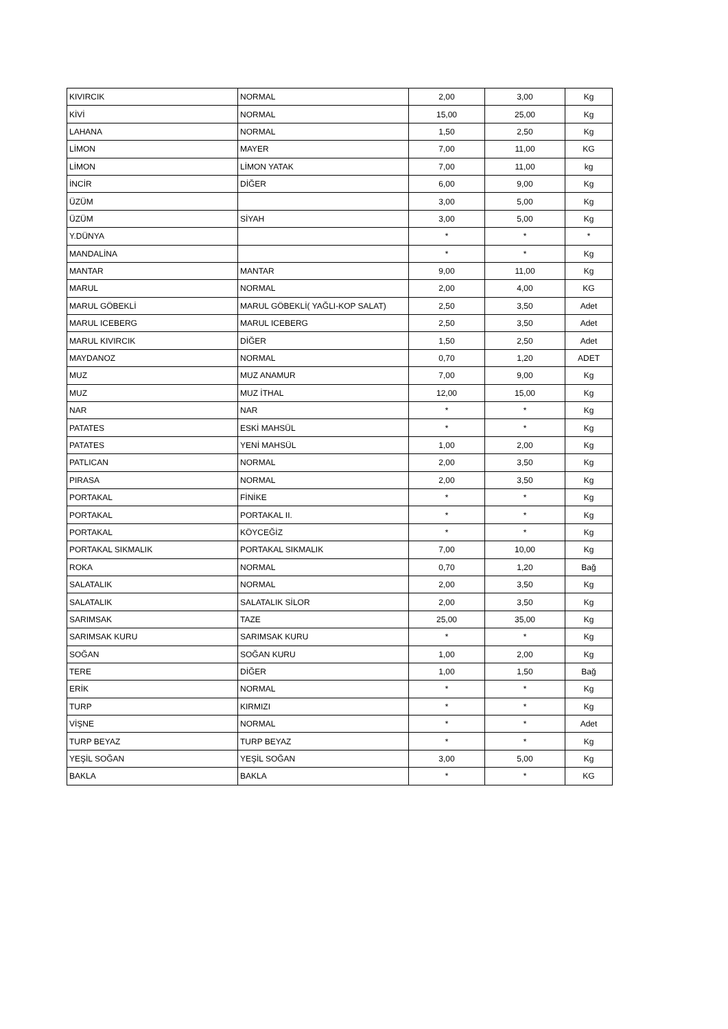| KIVIRCIK | NORMAL | 2,00 | 3,00 | Kg |
| KİVİ | NORMAL | 15,00 | 25,00 | Kg |
| LAHANA | NORMAL | 1,50 | 2,50 | Kg |
| LİMON | MAYER | 7,00 | 11,00 | KG |
| LİMON | LİMON YATAK | 7,00 | 11,00 | kg |
| İNCİR | DİĞER | 6,00 | 9,00 | Kg |
| ÜZÜM | | 3,00 | 5,00 | Kg |
| ÜZÜM | SİYAH | 3,00 | 5,00 | Kg |
| Y.DÜNYA | | * | * | * |
| MANDALİNA | | * | * | Kg |
| MANTAR | MANTAR | 9,00 | 11,00 | Kg |
| MARUL | NORMAL | 2,00 | 4,00 | KG |
| MARUL GÖBEKLİ | MARUL GÖBEKLİ( YAĞLI-KOP SALAT) | 2,50 | 3,50 | Adet |
| MARUL ICEBERG | MARUL ICEBERG | 2,50 | 3,50 | Adet |
| MARUL KIVIRCIK | DİĞER | 1,50 | 2,50 | Adet |
| MAYDANOZ | NORMAL | 0,70 | 1,20 | ADET |
| MUZ | MUZ ANAMUR | 7,00 | 9,00 | Kg |
| MUZ | MUZ İTHAL | 12,00 | 15,00 | Kg |
| NAR | NAR | * | * | Kg |
| PATATES | ESKİ MAHSÜL | * | * | Kg |
| PATATES | YENİ MAHSÜL | 1,00 | 2,00 | Kg |
| PATLICAN | NORMAL | 2,00 | 3,50 | Kg |
| PIRASA | NORMAL | 2,00 | 3,50 | Kg |
| PORTAKAL | FİNİKE | * | * | Kg |
| PORTAKAL | PORTAKAL II. | * | * | Kg |
| PORTAKAL | KÖYCEĞİZ | * | * | Kg |
| PORTAKAL SIKMALIK | PORTAKAL SIKMALIK | 7,00 | 10,00 | Kg |
| ROKA | NORMAL | 0,70 | 1,20 | Bağ |
| SALATALIK | NORMAL | 2,00 | 3,50 | Kg |
| SALATALIK | SALATALIK SİLOR | 2,00 | 3,50 | Kg |
| SARIMSAK | TAZE | 25,00 | 35,00 | Kg |
| SARIMSAK KURU | SARIMSAK KURU | * | * | Kg |
| SOĞAN | SOĞAN KURU | 1,00 | 2,00 | Kg |
| TERE | DİĞER | 1,00 | 1,50 | Bağ |
| ERİK | NORMAL | * | * | Kg |
| TURP | KIRMIZI | * | * | Kg |
| VİŞNE | NORMAL | * | * | Adet |
| TURP BEYAZ | TURP BEYAZ | * | * | Kg |
| YEŞİL SOĞAN | YEŞİL SOĞAN | 3,00 | 5,00 | Kg |
| BAKLA | BAKLA | * | * | KG |